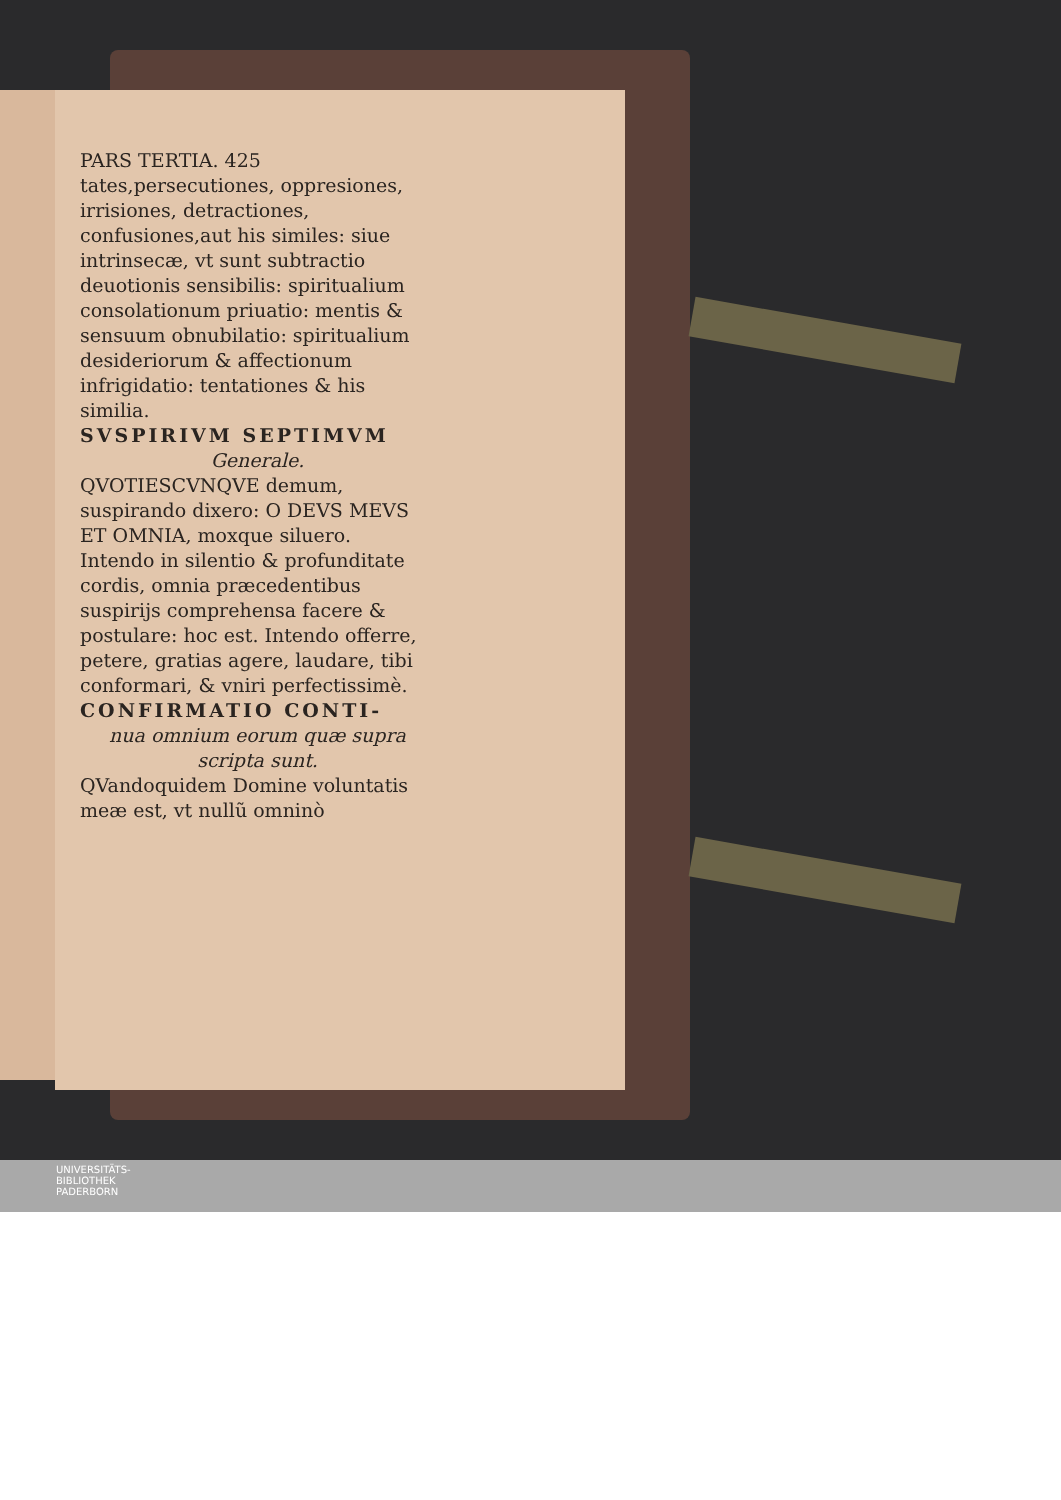PARS TERTIA. 425
tates,persecutiones, oppresiones, irrisiones, detractiones, confusiones,aut his similes: siue intrinsecæ, vt sunt subtractio deuotionis sensibilis: spiritualium consolationum priuatio: mentis & sensuum obnubilatio: spiritualium desideriorum & affectionum infrigidatio: tentationes & his similia.
SVSPIRIVM SEPTIMVM
Generale.
QVOTIESCVNQVE demum, suspirando dixero: O DEVS MEVS ET OMNIA, moxque siluero.
Intendo in silentio & profunditate cordis, omnia præcedentibus suspirijs comprehensa facere & postulare: hoc est. Intendo offerre, petere, gratias agere, laudare, tibi conformari, & vniri perfectissimè.
CONFIRMATIO CONTI-
nua omnium eorum quæ supra scripta sunt.
QVandoquidem Domine voluntatis meæ est, vt nullũ omninò
UNIVERSITÄTS-
BIBLIOTHEK
PADERBORN